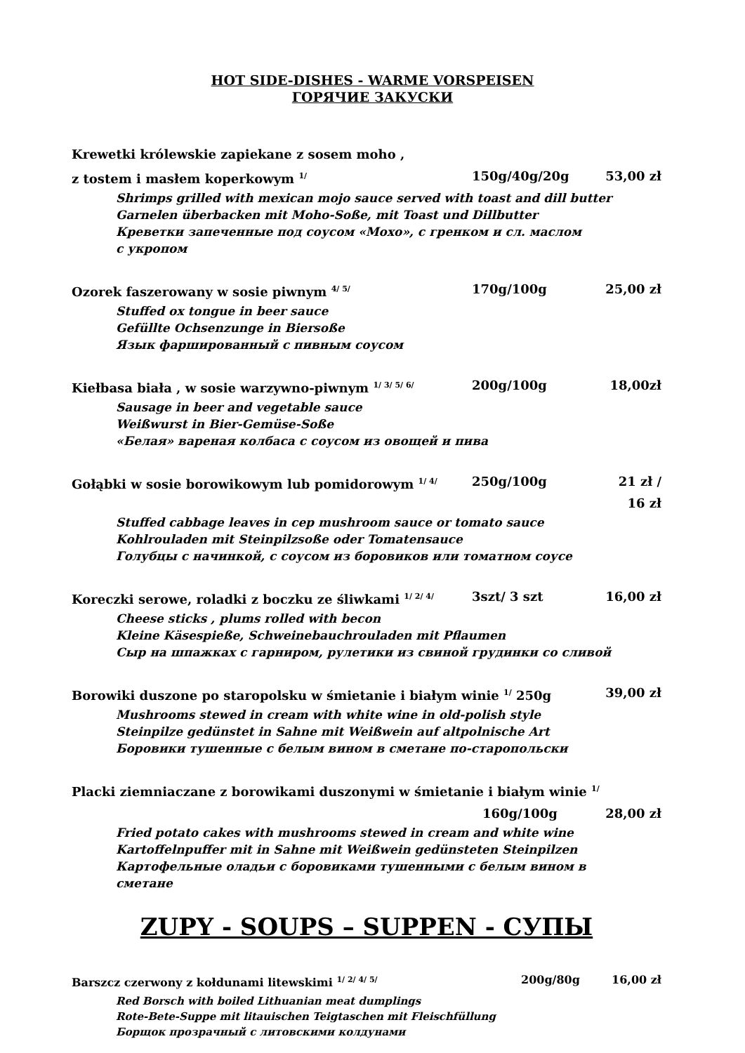HOT SIDE-DISHES - WARME VORSPEISEN
ГОРЯЧИЕ ЗАКУСКИ
Krewetki królewskie zapiekane z sosem moho ,
z tostem i masłem koperkowym <sup>1/</sup>
150g/40g/20g 53,00 zł
Shrimps grilled with mexican mojo sauce served with toast and dill butter
Garnelen überbacken mit Moho-Soße, mit Toast und Dillbutter
Креветки запеченные под соусом «Мохо», с гренком и сл. маслом
с укропом
Ozorek faszerowany w sosie piwnym <sup>4/ 5/</sup>
170g/100g 25,00 zł
Stuffed ox tongue in beer sauce
Gefüllte Ochsenzunge in Biersoße
Язык фаршированный с пивным соусом
Kiełbasa biała , w sosie warzywno-piwnym <sup>1/ 3/ 5/ 6/</sup>
200g/100g 18,00zł
Sausage in beer and vegetable sauce
Weißwurst in Bier-Gemüse-Soße
«Белая» вареная колбаса с соусом из овощей и пива
Gołąbki w sosie borowikowym lub pomidorowym <sup>1/ 4/</sup>
250g/100g 21 zł / 16 zł
Stuffed cabbage leaves in cep mushroom sauce or tomato sauce
Kohlrouladen mit Steinpilzsoße oder Tomatensauce
Голубцы с начинкой, с соусом из боровиков или томатном соусе
Koreczki serowe, roladki z boczku ze śliwkami <sup>1/ 2/ 4/</sup>
3szt/ 3 szt 16,00 zł
Cheese sticks , plums rolled with becon
Kleine Käsespieße, Schweinebauchrouladen mit Pflaumen
Сыр на шпажках с гарниром, рулетики из свиной грудинки со сливой
Borowiki duszone po staropolsku w śmietanie i białym winie <sup>1/</sup> 250g
39,00 zł
Mushrooms stewed in cream with white wine in old-polish style
Steinpilze gedünstet in Sahne mit Weißwein auf altpolnische Art
Боровики тушенные с белым вином в сметане по-старопольски
Placki ziemniaczane z borowikami duszonymi w śmietanie i białym winie <sup>1/</sup>
160g/100g 28,00 zł
Fried potato cakes with mushrooms stewed in cream and white wine
Kartoffelnpuffer mit in Sahne mit Weißwein gedünsteten Steinpilzen
Картофельные оладьи с боровиками тушенными с белым вином в
сметане
ZUPY - SOUPS – SUPPEN - СУПЫ
Barszcz czerwony z kołdunami litewskimi <sup>1/ 2/ 4/ 5/</sup>
200g/80g 16,00 zł
Red Borsch with boiled Lithuanian meat dumplings
Rote-Bete-Suppe mit litauischen Teigtaschen mit Fleischfüllung
Борщок прозрачный с литовскими колдунами